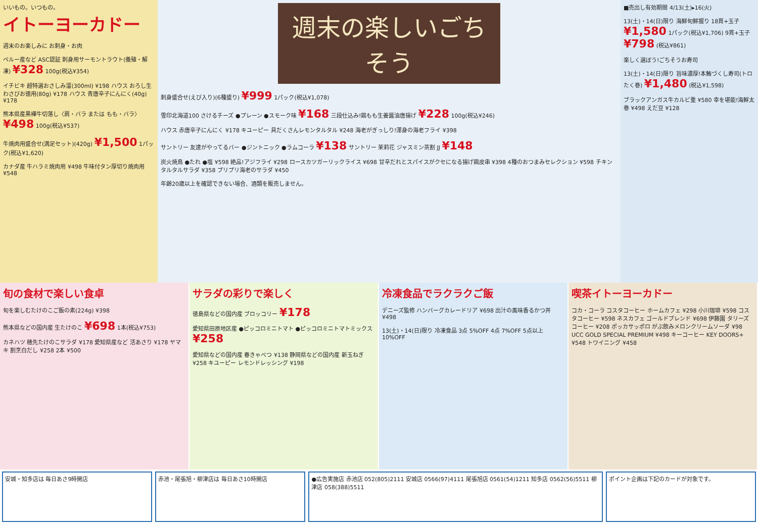いいもの。いつもの。
イトーヨーカドー
週末のお楽しみに お刺身・お肉
ペルー産など ASC認証 刺身用サーモントラウト(養殖・解凍) ¥328 100g(税込¥354)
イチビキ 超特選おさしみ溜(300ml) ¥198 ハウス おろし生わさびお徳用(80g) ¥178 ハウス 青唐辛子にんにく(40g) ¥178
熊本県産黒樺牛切落し〈肩・バラ または もも・バラ〉 ¥498 100g(税込¥537)
牛焼肉用盛合せ(満足セット)(420g) ¥1,500 1パック(税込¥1,620)
カナダ産 牛ハラミ焼肉用 ¥498 牛味付タン厚切り焼肉用 ¥548
週末の楽しいごちそう
刺身盛合せ(えび入り)(6種盛り) ¥999 1パック(税込¥1,078)
雪印北海道100 さけるチーズ ●プレーン ●スモーク味 ¥168 三段仕込み!鶏もも生姜醤油唐揚げ ¥228 100g(税込¥246)
ハウス 赤唐辛子にんにく ¥178 キユーピー 具だくさんレモンタルタル ¥248 海老がぎっしり!渾身の海老フライ ¥398
サントリー 友達がやってるバー ●ジントニック ●ラムコーラ ¥138 サントリー 茉莉花 ジャスミン茶割 JJ ¥148
炭火焼鳥 ●たれ ●塩 ¥598 絶品!アジフライ ¥298 ロースカツガーリックライス ¥698 甘辛だれとスパイスがクセになる揚げ鶏皮串 ¥398 4種のおつまみセレクション ¥598 チキンタルタルサラダ ¥358 プリプリ海老のサラダ ¥450
年齢20歳以上を確認できない場合、酒類を販売しません。
■売出し有効期間 4/13(土)▸16(火)
13(土)・14(日)限り 海鮮旬鮮握り 18貫+玉子 ¥1,580 1パック(税込¥1,706) 9貫+玉子 ¥798 (税込¥861)
楽しく選ぼう!ごちそうお寿司
13(土)・14(日)限り 旨味濃厚!本鮪づくし寿司(トロたく巻) ¥1,480 (税込¥1,598)
ブラックアンガス牛カルビ重 ¥580 幸を堪能!海鮮太巻 ¥498 えだ豆 ¥128
旬の食材で楽しい食卓
旬を楽しむたけのこご飯の素(224g) ¥398
熊本県などの国内産 生たけのこ ¥698 1本(税込¥753)
カネハツ 穂先たけのこサラダ ¥178 愛知県産など 活あさり ¥178 ヤマキ 割烹白だし ¥258 2本 ¥500
サラダの彩りで楽しく
徳島県などの国内産 ブロッコリー ¥178
愛知県田原地区産 ●ピッコロミニトマト ●ピッコロミニトマトミックス ¥258
愛知県などの国内産 春きゃべつ ¥138 静岡県などの国内産 新玉ねぎ ¥258 キユーピー レモンドレッシング ¥198
冷凍食品でラクラクご飯
デニーズ監修 ハンバーグカレードリア ¥698 出汁の風味香るかつ丼 ¥498
13(土)・14(日)限り 冷凍食品 3点 5%OFF 4点 7%OFF 5点以上 10%OFF
喫茶イトーヨーカドー
コカ・コーラ コスタコーヒー ホームカフェ ¥298 小川珈琲 ¥598 コスタコーヒー ¥598 ネスカフェ ゴールドブレンド ¥698 伊藤園 タリーズコーヒー ¥208 ポッカサッポロ がぶ飲みメロンクリームソーダ ¥98 UCC GOLD SPECIAL PREMIUM ¥498 キーコーヒー KEY DOORS+ ¥548 トワイニング ¥458
安城・知多店は 毎日あさ9時開店 赤池・尾張旭・柳津店は 毎日あさ10時開店
●広告実施店 赤池店 052(805)2111 安城店 0566(97)4111 尾張旭店 0561(54)1211 知多店 0562(56)5511 柳津店 058(388)5511
ポイント企画は下記のカードが対象です。